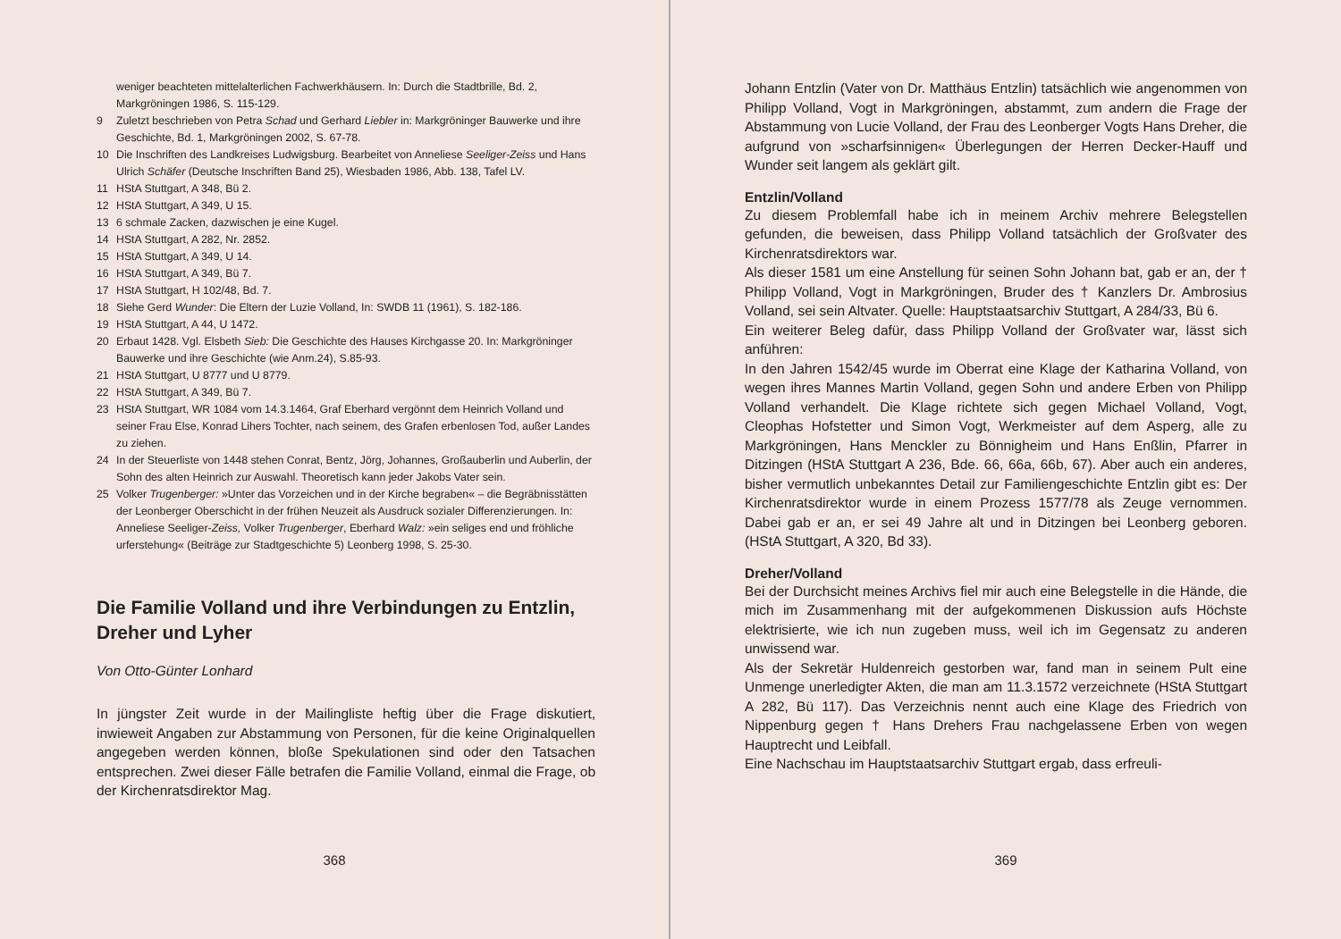weniger beachteten mittelalterlichen Fachwerkhäusern. In: Durch die Stadtbrille, Bd. 2, Markgröningen 1986, S. 115-129.
9 Zuletzt beschrieben von Petra Schad und Gerhard Liebler in: Markgröninger Bauwerke und ihre Geschichte, Bd. 1, Markgröningen 2002, S. 67-78.
10 Die Inschriften des Landkreises Ludwigsburg. Bearbeitet von Anneliese Seeliger-Zeiss und Hans Ulrich Schäfer (Deutsche Inschriften Band 25), Wiesbaden 1986, Abb. 138, Tafel LV.
11 HStA Stuttgart, A 348, Bü 2.
12 HStA Stuttgart, A 349, U 15.
13 6 schmale Zacken, dazwischen je eine Kugel.
14 HStA Stuttgart, A 282, Nr. 2852.
15 HStA Stuttgart, A 349, U 14.
16 HStA Stuttgart, A 349, Bü 7.
17 HStA Stuttgart, H 102/48, Bd. 7.
18 Siehe Gerd Wunder: Die Eltern der Luzie Volland, In: SWDB 11 (1961), S. 182-186.
19 HStA Stuttgart, A 44, U 1472.
20 Erbaut 1428. Vgl. Elsbeth Sieb: Die Geschichte des Hauses Kirchgasse 20. In: Markgröninger Bauwerke und ihre Geschichte (wie Anm.24), S.85-93.
21 HStA Stuttgart, U 8777 und U 8779.
22 HStA Stuttgart, A 349, Bü 7.
23 HStA Stuttgart, WR 1084 vom 14.3.1464, Graf Eberhard vergönnt dem Heinrich Volland und seiner Frau Else, Konrad Lihers Tochter, nach seinem, des Grafen erbenlosen Tod, außer Landes zu ziehen.
24 In der Steuerliste von 1448 stehen Conrat, Bentz, Jörg, Johannes, Großauberlin und Auberlin, der Sohn des alten Heinrich zur Auswahl. Theoretisch kann jeder Jakobs Vater sein.
25 Volker Trugenberger: »Unter das Vorzeichen und in der Kirche begraben« – die Begräbnisstätten der Leonberger Oberschicht in der frühen Neuzeit als Ausdruck sozialer Differenzierungen. In: Anneliese Seeliger-Zeiss, Volker Trugenberger, Eberhard Walz: »ein seliges end und fröhliche urferstehung« (Beiträge zur Stadtgeschichte 5) Leonberg 1998, S. 25-30.
Die Familie Volland und ihre Verbindungen zu Entzlin, Dreher und Lyher
Von Otto-Günter Lonhard
In jüngster Zeit wurde in der Mailingliste heftig über die Frage diskutiert, inwieweit Angaben zur Abstammung von Personen, für die keine Originalquellen angegeben werden können, bloße Spekulationen sind oder den Tatsachen entsprechen. Zwei dieser Fälle betrafen die Familie Volland, einmal die Frage, ob der Kirchenratsdirektor Mag.
368
Johann Entzlin (Vater von Dr. Matthäus Entzlin) tatsächlich wie angenommen von Philipp Volland, Vogt in Markgröningen, abstammt, zum andern die Frage der Abstammung von Lucie Volland, der Frau des Leonberger Vogts Hans Dreher, die aufgrund von »scharfsinnigen« Überlegungen der Herren Decker-Hauff und Wunder seit langem als geklärt gilt.
Entzlin/Volland
Zu diesem Problemfall habe ich in meinem Archiv mehrere Belegstellen gefunden, die beweisen, dass Philipp Volland tatsächlich der Großvater des Kirchenratsdirektors war.
Als dieser 1581 um eine Anstellung für seinen Sohn Johann bat, gab er an, der † Philipp Volland, Vogt in Markgröningen, Bruder des † Kanzlers Dr. Ambrosius Volland, sei sein Altvater. Quelle: Hauptstaatsarchiv Stuttgart, A 284/33, Bü 6.
Ein weiterer Beleg dafür, dass Philipp Volland der Großvater war, lässt sich anführen:
In den Jahren 1542/45 wurde im Oberrat eine Klage der Katharina Volland, von wegen ihres Mannes Martin Volland, gegen Sohn und andere Erben von Philipp Volland verhandelt. Die Klage richtete sich gegen Michael Volland, Vogt, Cleophas Hofstetter und Simon Vogt, Werkmeister auf dem Asperg, alle zu Markgröningen, Hans Menckler zu Bönnigheim und Hans Enßlin, Pfarrer in Ditzingen (HStA Stuttgart A 236, Bde. 66, 66a, 66b, 67). Aber auch ein anderes, bisher vermutlich unbekanntes Detail zur Familiengeschichte Entzlin gibt es: Der Kirchenratsdirektor wurde in einem Prozess 1577/78 als Zeuge vernommen. Dabei gab er an, er sei 49 Jahre alt und in Ditzingen bei Leonberg geboren. (HStA Stuttgart, A 320, Bd 33).
Dreher/Volland
Bei der Durchsicht meines Archivs fiel mir auch eine Belegstelle in die Hände, die mich im Zusammenhang mit der aufgekommenen Diskussion aufs Höchste elektrisierte, wie ich nun zugeben muss, weil ich im Gegensatz zu anderen unwissend war.
Als der Sekretär Huldenreich gestorben war, fand man in seinem Pult eine Unmenge unerledigter Akten, die man am 11.3.1572 verzeichnete (HStA Stuttgart A 282, Bü 117). Das Verzeichnis nennt auch eine Klage des Friedrich von Nippenburg gegen † Hans Drehers Frau nachgelassene Erben von wegen Hauptrecht und Leibfall.
Eine Nachschau im Hauptstaatsarchiv Stuttgart ergab, dass erfreuli-
369